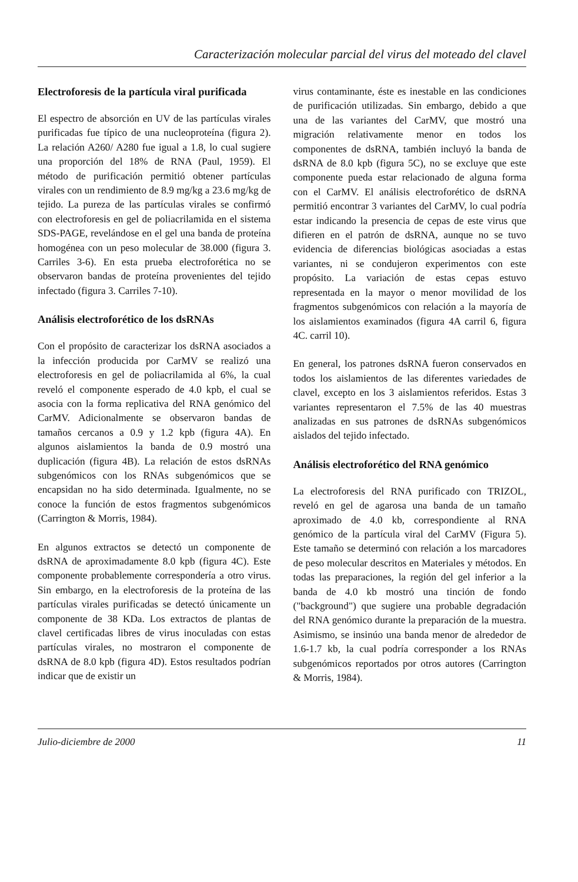Caracterización molecular parcial del virus del moteado del clavel
Electroforesis de la partícula viral purificada
El espectro de absorción en UV de las partículas virales purificadas fue típico de una nucleoproteína (figura 2). La relación A260/ A280 fue igual a 1.8, lo cual sugiere una proporción del 18% de RNA (Paul, 1959). El método de purificación permitió obtener partículas virales con un rendimiento de 8.9 mg/kg a 23.6 mg/kg de tejido. La pureza de las partículas virales se confirmó con electroforesis en gel de poliacrilamida en el sistema SDS-PAGE, revelándose en el gel una banda de proteína homogénea con un peso molecular de 38.000 (figura 3. Carriles 3-6). En esta prueba electroforética no se observaron bandas de proteína provenientes del tejido infectado (figura 3. Carriles 7-10).
Análisis electroforético de los dsRNAs
Con el propósito de caracterizar los dsRNA asociados a la infección producida por CarMV se realizó una electroforesis en gel de poliacrilamida al 6%, la cual reveló el componente esperado de 4.0 kpb, el cual se asocia con la forma replicativa del RNA genómico del CarMV. Adicionalmente se observaron bandas de tamaños cercanos a 0.9 y 1.2 kpb (figura 4A). En algunos aislamientos la banda de 0.9 mostró una duplicación (figura 4B). La relación de estos dsRNAs subgenómicos con los RNAs subgenómicos que se encapsidan no ha sido determinada. Igualmente, no se conoce la función de estos fragmentos subgenómicos (Carrington & Morris, 1984).
En algunos extractos se detectó un componente de dsRNA de aproximadamente 8.0 kpb (figura 4C). Este componente probablemente correspondería a otro virus. Sin embargo, en la electroforesis de la proteína de las partículas virales purificadas se detectó únicamente un componente de 38 KDa. Los extractos de plantas de clavel certificadas libres de virus inoculadas con estas partículas virales, no mostraron el componente de dsRNA de 8.0 kpb (figura 4D). Estos resultados podrían indicar que de existir un
virus contaminante, éste es inestable en las condiciones de purificación utilizadas. Sin embargo, debido a que una de las variantes del CarMV, que mostró una migración relativamente menor en todos los componentes de dsRNA, también incluyó la banda de dsRNA de 8.0 kpb (figura 5C), no se excluye que este componente pueda estar relacionado de alguna forma con el CarMV. El análisis electroforético de dsRNA permitió encontrar 3 variantes del CarMV, lo cual podría estar indicando la presencia de cepas de este virus que difieren en el patrón de dsRNA, aunque no se tuvo evidencia de diferencias biológicas asociadas a estas variantes, ni se condujeron experimentos con este propósito. La variación de estas cepas estuvo representada en la mayor o menor movilidad de los fragmentos subgenómicos con relación a la mayoría de los aislamientos examinados (figura 4A carril 6, figura 4C. carril 10).
En general, los patrones dsRNA fueron conservados en todos los aislamientos de las diferentes variedades de clavel, excepto en los 3 aislamientos referidos. Estas 3 variantes representaron el 7.5% de las 40 muestras analizadas en sus patrones de dsRNAs subgenómicos aislados del tejido infectado.
Análisis electroforético del RNA genómico
La electroforesis del RNA purificado con TRIZOL, reveló en gel de agarosa una banda de un tamaño aproximado de 4.0 kb, correspondiente al RNA genómico de la partícula viral del CarMV (Figura 5). Este tamaño se determinó con relación a los marcadores de peso molecular descritos en Materiales y métodos. En todas las preparaciones, la región del gel inferior a la banda de 4.0 kb mostró una tinción de fondo ("background") que sugiere una probable degradación del RNA genómico durante la preparación de la muestra. Asimismo, se insinúo una banda menor de alrededor de 1.6-1.7 kb, la cual podría corresponder a los RNAs subgenómicos reportados por otros autores (Carrington & Morris, 1984).
Julio-diciembre de 2000 11